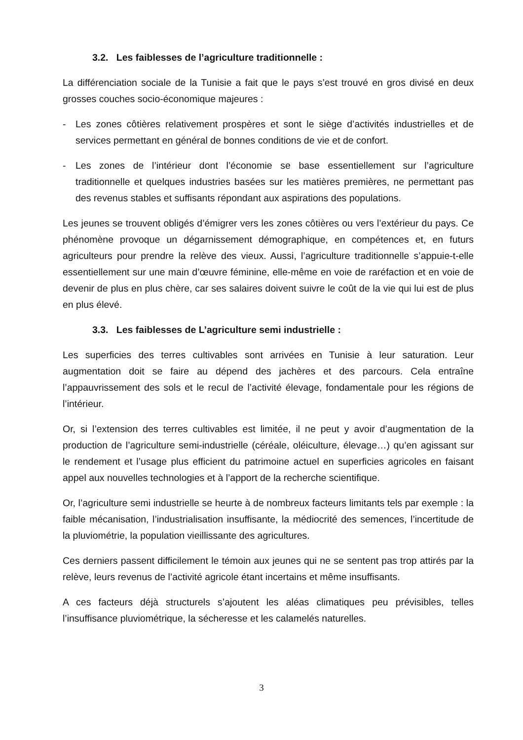3.2. Les faiblesses de l’agriculture traditionnelle :
La différenciation sociale de la Tunisie a fait que le pays s’est trouvé en gros divisé en deux grosses couches socio-économique majeures :
- Les zones côtières relativement prospères et sont le siège d’activités industrielles et de services permettant en général de bonnes conditions de vie et de confort.
- Les zones de l’intérieur dont l’économie se base essentiellement sur l’agriculture traditionnelle et quelques industries basées sur les matières premières, ne permettant pas des revenus stables et suffisants répondant aux aspirations des populations.
Les jeunes se trouvent obligés d’émigrer vers les zones côtières ou vers l’extérieur du pays. Ce phénomène provoque un dégarnissement démographique, en compétences et, en futurs agriculteurs pour prendre la relève des vieux. Aussi, l’agriculture traditionnelle s’appuie-t-elle essentiellement sur une main d’œuvre féminine, elle-même en voie de raréfaction et en voie de devenir de plus en plus chère, car ses salaires doivent suivre le coût de la vie qui lui est de plus en plus élevé.
3.3. Les faiblesses de L’agriculture semi industrielle :
Les superficies des terres cultivables sont arrivées en Tunisie à leur saturation. Leur augmentation doit se faire au dépend des jachères et des parcours. Cela entraîne l’appauvrissement des sols et le recul de l’activité élevage, fondamentale pour les régions de l’intérieur.
Or, si l’extension des terres cultivables est limitée, il ne peut y avoir d’augmentation de la production de l’agriculture semi-industrielle (céréale, oléiculture, élevage…) qu’en agissant sur le rendement et l’usage plus efficient du patrimoine actuel en superficies agricoles en faisant appel aux nouvelles technologies et à l’apport de la recherche scientifique.
Or, l’agriculture semi industrielle se heurte à de nombreux facteurs limitants tels par exemple : la faible mécanisation, l’industrialisation insuffisante, la médiocrité des semences, l’incertitude de la pluviométrie, la population vieillissante des agricultures.
Ces derniers passent difficilement le témoin aux jeunes qui ne se sentent pas trop attirés par la relève, leurs revenus de l’activité agricole étant incertains et même insuffisants.
A ces facteurs déjà structurels s’ajoutent les aléas climatiques peu prévisibles, telles l’insuffisance pluviométrique, la sécheresse et les calamelés naturelles.
3